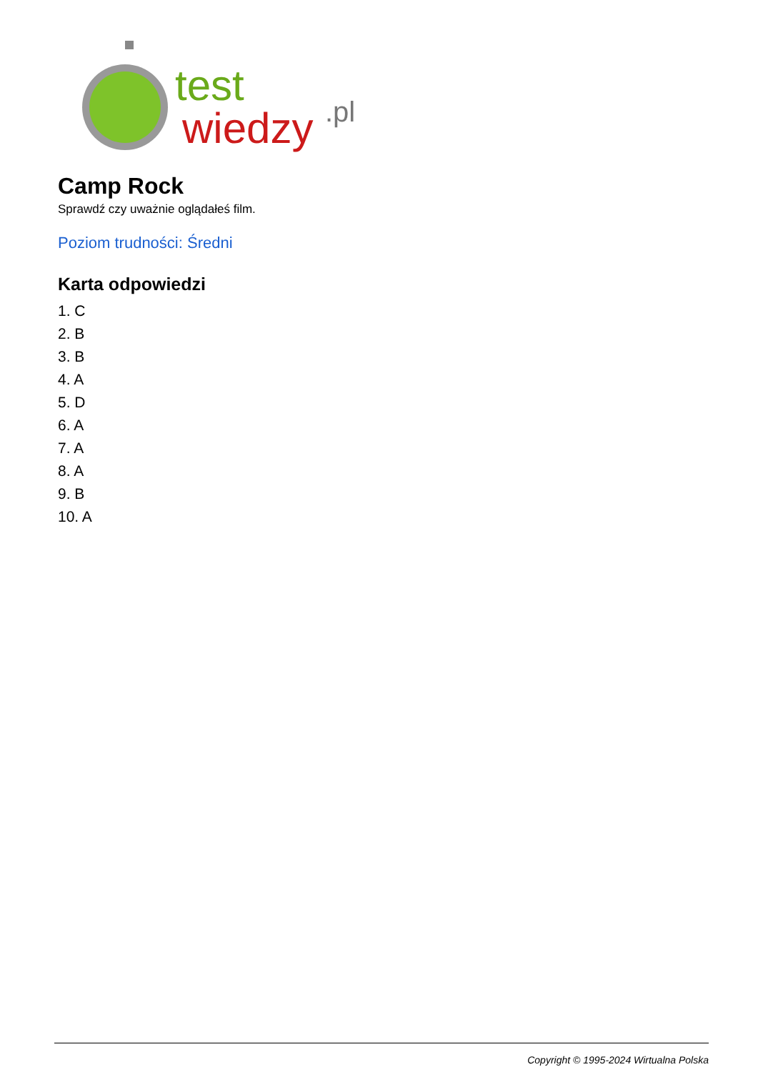test
wiedzy
.pl
Camp Rock
Sprawdź czy uważnie oglądałeś film.
Poziom trudności: Średni
Karta odpowiedzi
1. C
2. B
3. B
4. A
5. D
6. A
7. A
8. A
9. B
10. A
Copyright © 1995-2024 Wirtualna Polska